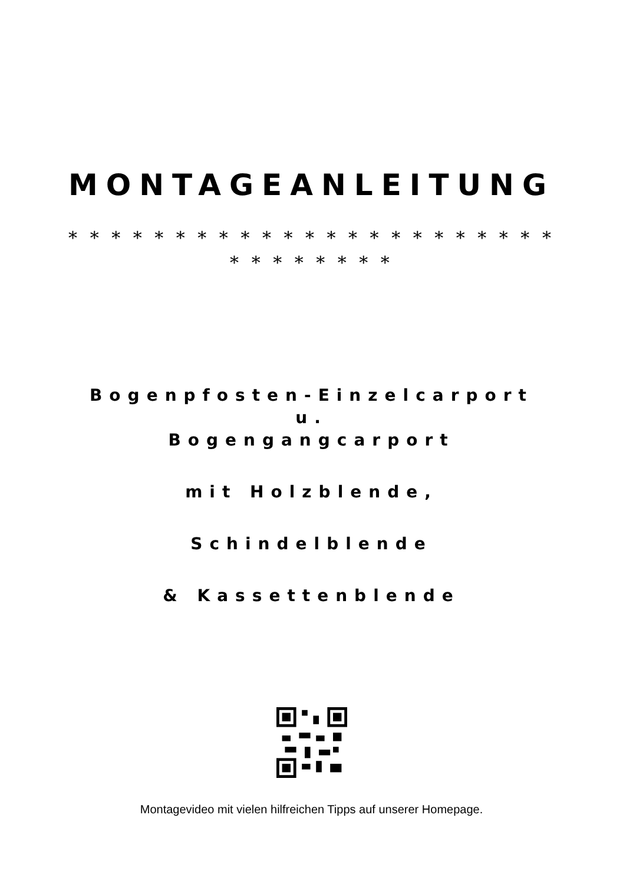MONTAGEANLEITUNG
* * * * * * * * * * * * * * * * * * * * * * * * * * * * * * *
Bogenpfosten-Einzelcarport
u.
Bogengangcarport
mit Holzblende,
Schindelblende
& Kassettenblende
Montagevideo mit vielen hilfreichen Tipps auf unserer Homepage.